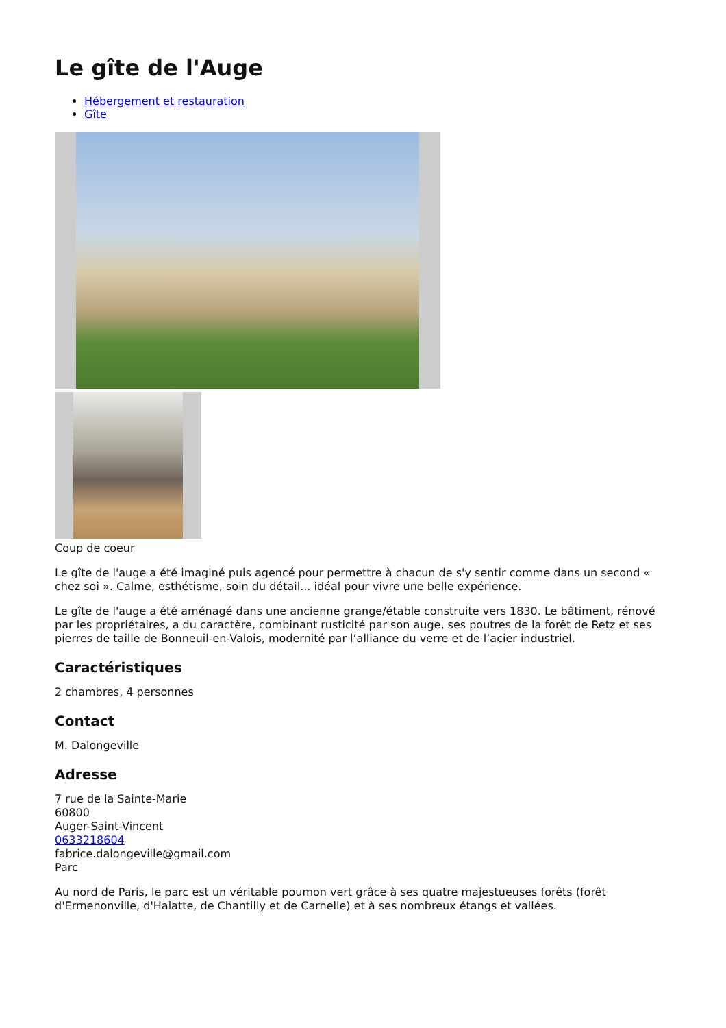Le gîte de l'Auge
Hébergement et restauration
Gîte
Coup de coeur
Le gîte de l'auge a été imaginé puis agencé pour permettre à chacun de s'y sentir comme dans un second « chez soi ». Calme, esthétisme, soin du détail... idéal pour vivre une belle expérience.
Le gîte de l'auge a été aménagé dans une ancienne grange/étable construite vers 1830. Le bâtiment, rénové par les propriétaires, a du caractère, combinant rusticité par son auge, ses poutres de la forêt de Retz et ses pierres de taille de Bonneuil-en-Valois, modernité par l’alliance du verre et de l’acier industriel.
Caractéristiques
2 chambres, 4 personnes
Contact
M. Dalongeville
Adresse
7 rue de la Sainte-Marie
60800
Auger-Saint-Vincent
0633218604
fabrice.dalongeville@gmail.com
Parc
Au nord de Paris, le parc est un véritable poumon vert grâce à ses quatre majestueuses forêts (forêt d'Ermenonville, d'Halatte, de Chantilly et de Carnelle) et à ses nombreux étangs et vallées.